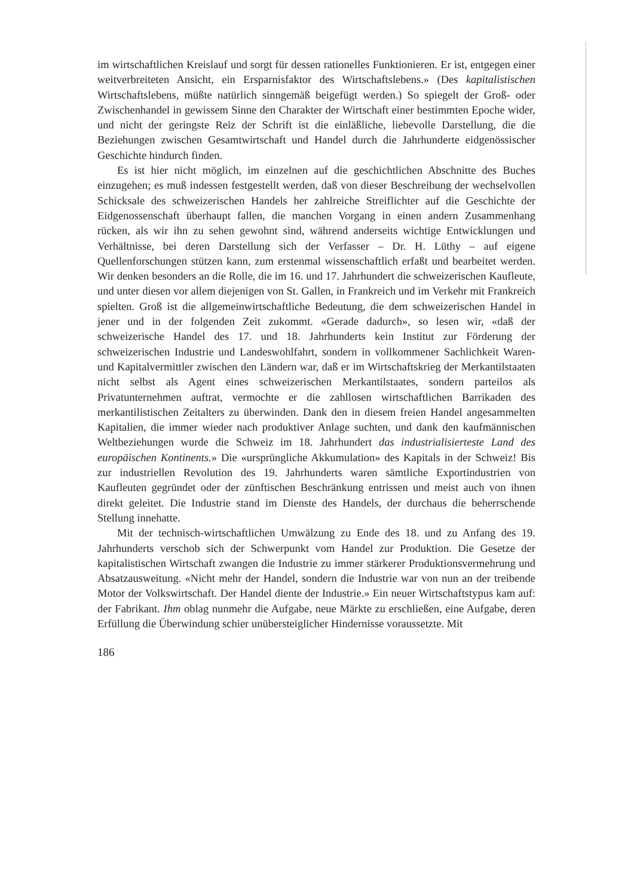im wirtschaftlichen Kreislauf und sorgt für dessen rationelles Funktionieren. Er ist, entgegen einer weitverbreiteten Ansicht, ein Ersparnisfaktor des Wirtschaftslebens.» (Des kapitalistischen Wirtschaftslebens, müßte natürlich sinngemäß beigefügt werden.) So spiegelt der Groß- oder Zwischenhandel in gewissem Sinne den Charakter der Wirtschaft einer bestimmten Epoche wider, und nicht der geringste Reiz der Schrift ist die einläßliche, liebevolle Darstellung, die die Beziehungen zwischen Gesamtwirtschaft und Handel durch die Jahrhunderte eidgenössischer Geschichte hindurch finden.
Es ist hier nicht möglich, im einzelnen auf die geschichtlichen Abschnitte des Buches einzugehen; es muß indessen festgestellt werden, daß von dieser Beschreibung der wechselvollen Schicksale des schweizerischen Handels her zahlreiche Streiflichter auf die Geschichte der Eidgenossenschaft überhaupt fallen, die manchen Vorgang in einen andern Zusammenhang rücken, als wir ihn zu sehen gewohnt sind, während anderseits wichtige Entwicklungen und Verhältnisse, bei deren Darstellung sich der Verfasser – Dr. H. Lüthy – auf eigene Quellenforschungen stützen kann, zum erstenmal wissenschaftlich erfaßt und bearbeitet werden. Wir denken besonders an die Rolle, die im 16. und 17. Jahrhundert die schweizerischen Kaufleute, und unter diesen vor allem diejenigen von St. Gallen, in Frankreich und im Verkehr mit Frankreich spielten. Groß ist die allgemeinwirtschaftliche Bedeutung, die dem schweizerischen Handel in jener und in der folgenden Zeit zukommt. «Gerade dadurch», so lesen wir, «daß der schweizerische Handel des 17. und 18. Jahrhunderts kein Institut zur Förderung der schweizerischen Industrie und Landeswohlfahrt, sondern in vollkommener Sachlichkeit Waren- und Kapitalvermittler zwischen den Ländern war, daß er im Wirtschaftskrieg der Merkantilstaaten nicht selbst als Agent eines schweizerischen Merkantilstaates, sondern parteilos als Privatunternehmen auftrat, vermochte er die zahllosen wirtschaftlichen Barrikaden des merkantilistischen Zeitalters zu überwinden. Dank den in diesem freien Handel angesammelten Kapitalien, die immer wieder nach produktiver Anlage suchten, und dank den kaufmännischen Weltbeziehungen wurde die Schweiz im 18. Jahrhundert das industrialisierteste Land des europäischen Kontinents.» Die «ursprüngliche Akkumulation» des Kapitals in der Schweiz! Bis zur industriellen Revolution des 19. Jahrhunderts waren sämtliche Exportindustrien von Kaufleuten gegründet oder der zünftischen Beschränkung entrissen und meist auch von ihnen direkt geleitet. Die Industrie stand im Dienste des Handels, der durchaus die beherrschende Stellung innehatte.
Mit der technisch-wirtschaftlichen Umwälzung zu Ende des 18. und zu Anfang des 19. Jahrhunderts verschob sich der Schwerpunkt vom Handel zur Produktion. Die Gesetze der kapitalistischen Wirtschaft zwangen die Industrie zu immer stärkerer Produktionsvermehrung und Absatzausweitung. «Nicht mehr der Handel, sondern die Industrie war von nun an der treibende Motor der Volkswirtschaft. Der Handel diente der Industrie.» Ein neuer Wirtschaftstypus kam auf: der Fabrikant. Ihm oblag nunmehr die Aufgabe, neue Märkte zu erschließen, eine Aufgabe, deren Erfüllung die Überwindung schier unübersteiglicher Hindernisse voraussetzte. Mit
186